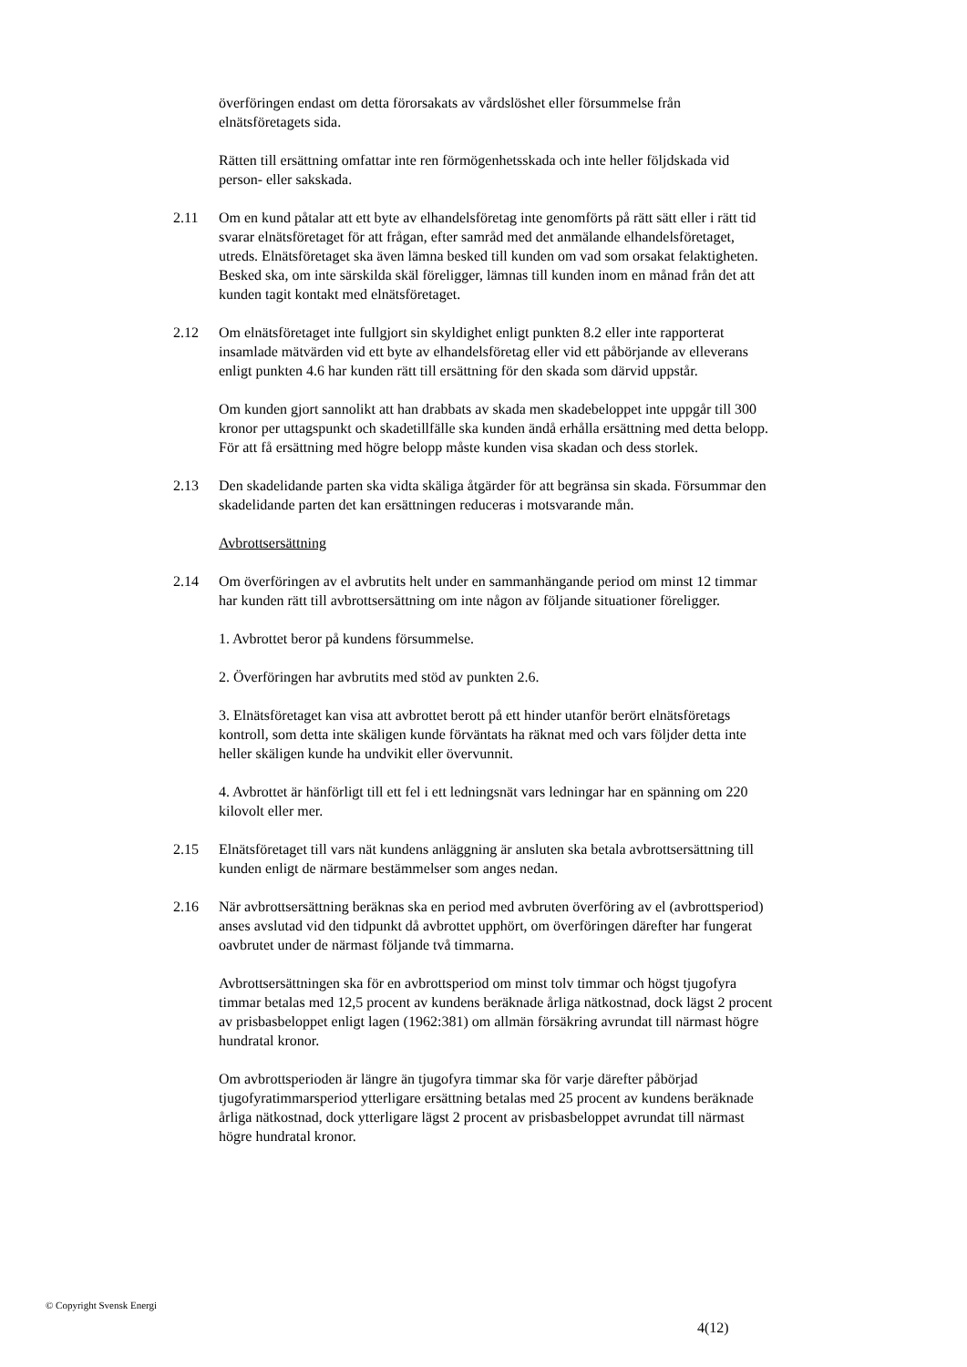överföringen endast om detta förorsakats av vårdslöshet eller försummelse från elnätsföretagets sida.
Rätten till ersättning omfattar inte ren förmögenhetsskada och inte heller följdskada vid person- eller sakskada.
2.11 Om en kund påtalar att ett byte av elhandelsföretag inte genomförts på rätt sätt eller i rätt tid svarar elnätsföretaget för att frågan, efter samråd med det anmälande elhandelsföretaget, utreds. Elnätsföretaget ska även lämna besked till kunden om vad som orsakat felaktigheten. Besked ska, om inte särskilda skäl föreligger, lämnas till kunden inom en månad från det att kunden tagit kontakt med elnätsföretaget.
2.12 Om elnätsföretaget inte fullgjort sin skyldighet enligt punkten 8.2 eller inte rapporterat insamlade mätvärden vid ett byte av elhandelsföretag eller vid ett påbörjande av elleverans enligt punkten 4.6 har kunden rätt till ersättning för den skada som därvid uppstår.
Om kunden gjort sannolikt att han drabbats av skada men skadebeloppet inte uppgår till 300 kronor per uttagspunkt och skadetillfälle ska kunden ändå erhålla ersättning med detta belopp. För att få ersättning med högre belopp måste kunden visa skadan och dess storlek.
2.13 Den skadelidande parten ska vidta skäliga åtgärder för att begränsa sin skada. Försummar den skadelidande parten det kan ersättningen reduceras i motsvarande mån.
Avbrottsersättning
2.14 Om överföringen av el avbrutits helt under en sammanhängande period om minst 12 timmar har kunden rätt till avbrottsersättning om inte någon av följande situationer föreligger.
1. Avbrottet beror på kundens försummelse.
2. Överföringen har avbrutits med stöd av punkten 2.6.
3. Elnätsföretaget kan visa att avbrottet berott på ett hinder utanför berört elnätsföretags kontroll, som detta inte skäligen kunde förväntats ha räknat med och vars följder detta inte heller skäligen kunde ha undvikit eller övervunnit.
4. Avbrottet är hänförligt till ett fel i ett ledningsnät vars ledningar har en spänning om 220 kilovolt eller mer.
2.15 Elnätsföretaget till vars nät kundens anläggning är ansluten ska betala avbrottsersättning till kunden enligt de närmare bestämmelser som anges nedan.
2.16 När avbrottsersättning beräknas ska en period med avbruten överföring av el (avbrottsperiod) anses avslutad vid den tidpunkt då avbrottet upphört, om överföringen därefter har fungerat oavbrutet under de närmast följande två timmarna.
Avbrottsersättningen ska för en avbrottsperiod om minst tolv timmar och högst tjugofyra timmar betalas med 12,5 procent av kundens beräknade årliga nätkostnad, dock lägst 2 procent av prisbasbeloppet enligt lagen (1962:381) om allmän försäkring avrundat till närmast högre hundratal kronor.
Om avbrottsperioden är längre än tjugofyra timmar ska för varje därefter påbörjad tjugofyratimmarsperiod ytterligare ersättning betalas med 25 procent av kundens beräknade årliga nätkostnad, dock ytterligare lägst 2 procent av prisbasbeloppet avrundat till närmast högre hundratal kronor.
© Copyright Svensk Energi
4(12)